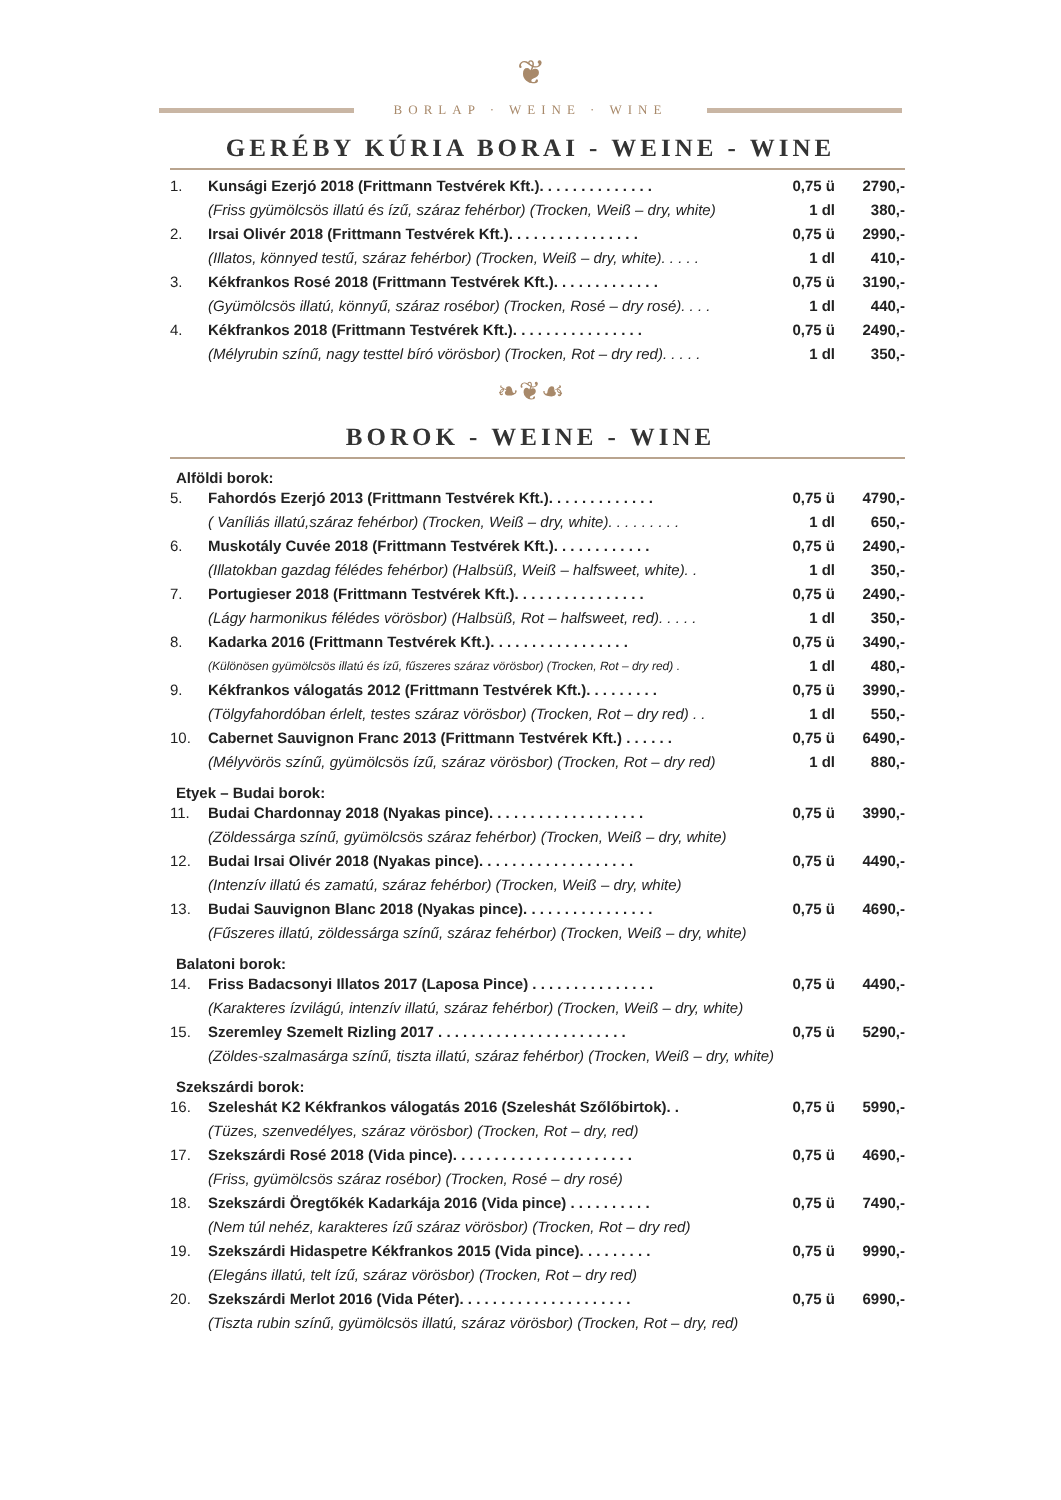❦
BORLAP · WEINE · WINE
GERÉBY KÚRIA BORAI - WEINE - WINE
1. Kunsági Ezerjó 2018 (Frittmann Testvérek Kft.). . . . . . . . . . . . . . 0,75 ü 2790,-
(Friss gyümölcsös illatú és ízű, száraz fehérbor) (Trocken, Weiß – dry, white) 1 dl 380,-
2. Irsai Olivér 2018 (Frittmann Testvérek Kft.). . . . . . . . . . . . . . . . 0,75 ü 2990,-
(Illatos, könnyed testű, száraz fehérbor) (Trocken, Weiß – dry, white). . . . . 1 dl 410,-
3. Kékfrankos Rosé 2018 (Frittmann Testvérek Kft.). . . . . . . . . . . . . 0,75 ü 3190,-
(Gyümölcsös illatú, könnyű, száraz rosébor) (Trocken, Rosé – dry rosé). . . . 1 dl 440,-
4. Kékfrankos 2018 (Frittmann Testvérek Kft.). . . . . . . . . . . . . . . . 0,75 ü 2490,-
(Mélyrubin színű, nagy testtel bíró vörösbor) (Trocken, Rot – dry red). . . . . 1 dl 350,-
❧❦☙
BOROK - WEINE - WINE
Alföldi borok:
5. Fahordós Ezerjó 2013 (Frittmann Testvérek Kft.). . . . . . . . . . . . . 0,75 ü 4790,-
( Vaníliás illatú,száraz fehérbor) (Trocken, Weiß – dry, white). . . . . . . . . 1 dl 650,-
6. Muskotály Cuvée 2018 (Frittmann Testvérek Kft.). . . . . . . . . . . . 0,75 ü 2490,-
(Illatokban gazdag félédes fehérbor) (Halbsüß, Weiß – halfsweet, white). . 1 dl 350,-
7. Portugieser 2018 (Frittmann Testvérek Kft.). . . . . . . . . . . . . . . . 0,75 ü 2490,-
(Lágy harmonikus félédes vörösbor) (Halbsüß, Rot – halfsweet, red). . . . . 1 dl 350,-
8. Kadarka 2016 (Frittmann Testvérek Kft.). . . . . . . . . . . . . . . . . 0,75 ü 3490,-
(Különösen gyümölcsös illatú és ízű, fűszeres száraz vörösbor) (Trocken, Rot – dry red) . 1 dl 480,-
9. Kékfrankos válogatás 2012 (Frittmann Testvérek Kft.). . . . . . . . . 0,75 ü 3990,-
(Tölgyfahordóban érlelt, testes száraz vörösbor) (Trocken, Rot – dry red) . . 1 dl 550,-
10. Cabernet Sauvignon Franc 2013 (Frittmann Testvérek Kft.) . . . . . . 0,75 ü 6490,-
(Mélyvörös színű, gyümölcsös ízű, száraz vörösbor) (Trocken, Rot – dry red) 1 dl 880,-
Etyek – Budai borok:
11. Budai Chardonnay 2018 (Nyakas pince). . . . . . . . . . . . . . . . . . . 0,75 ü 3990,-
(Zöldessárga színű, gyümölcsös száraz fehérbor) (Trocken, Weiß – dry, white)
12. Budai Irsai Olivér 2018 (Nyakas pince). . . . . . . . . . . . . . . . . . . 0,75 ü 4490,-
(Intenzív illatú és zamatú, száraz fehérbor) (Trocken, Weiß – dry, white)
13. Budai Sauvignon Blanc 2018 (Nyakas pince). . . . . . . . . . . . . . . . 0,75 ü 4690,-
(Fűszeres illatú, zöldessárga színű, száraz fehérbor) (Trocken, Weiß – dry, white)
Balatoni borok:
14. Friss Badacsonyi Illatos 2017 (Laposa Pince) . . . . . . . . . . . . . . . 0,75 ü 4490,-
(Karakteres ízvilágú, intenzív illatú, száraz fehérbor) (Trocken, Weiß – dry, white)
15. Szeremley Szemelt Rizling 2017 . . . . . . . . . . . . . . . . . . . . . . . 0,75 ü 5290,-
(Zöldes-szalmasárga színű, tiszta illatú, száraz fehérbor) (Trocken, Weiß – dry, white)
Szekszárdi borok:
16. Szeleshát K2 Kékfrankos válogatás 2016 (Szeleshát Szőlőbirtok). . 0,75 ü 5990,-
(Tüzes, szenvedélyes, száraz vörösbor) (Trocken, Rot – dry, red)
17. Szekszárdi Rosé 2018 (Vida pince). . . . . . . . . . . . . . . . . . . . . . 0,75 ü 4690,-
(Friss, gyümölcsös száraz rosébor) (Trocken, Rosé – dry rosé)
18. Szekszárdi Öregtőkék Kadarkája 2016 (Vida pince) . . . . . . . . . . 0,75 ü 7490,-
(Nem túl nehéz, karakteres ízű száraz vörösbor) (Trocken, Rot – dry red)
19. Szekszárdi Hidaspetre Kékfrankos 2015 (Vida pince). . . . . . . . . 0,75 ü 9990,-
(Elegáns illatú, telt ízű, száraz vörösbor) (Trocken, Rot – dry red)
20. Szekszárdi Merlot 2016 (Vida Péter). . . . . . . . . . . . . . . . . . . . . 0,75 ü 6990,-
(Tiszta rubin színű, gyümölcsös illatú, száraz vörösbor) (Trocken, Rot – dry, red)